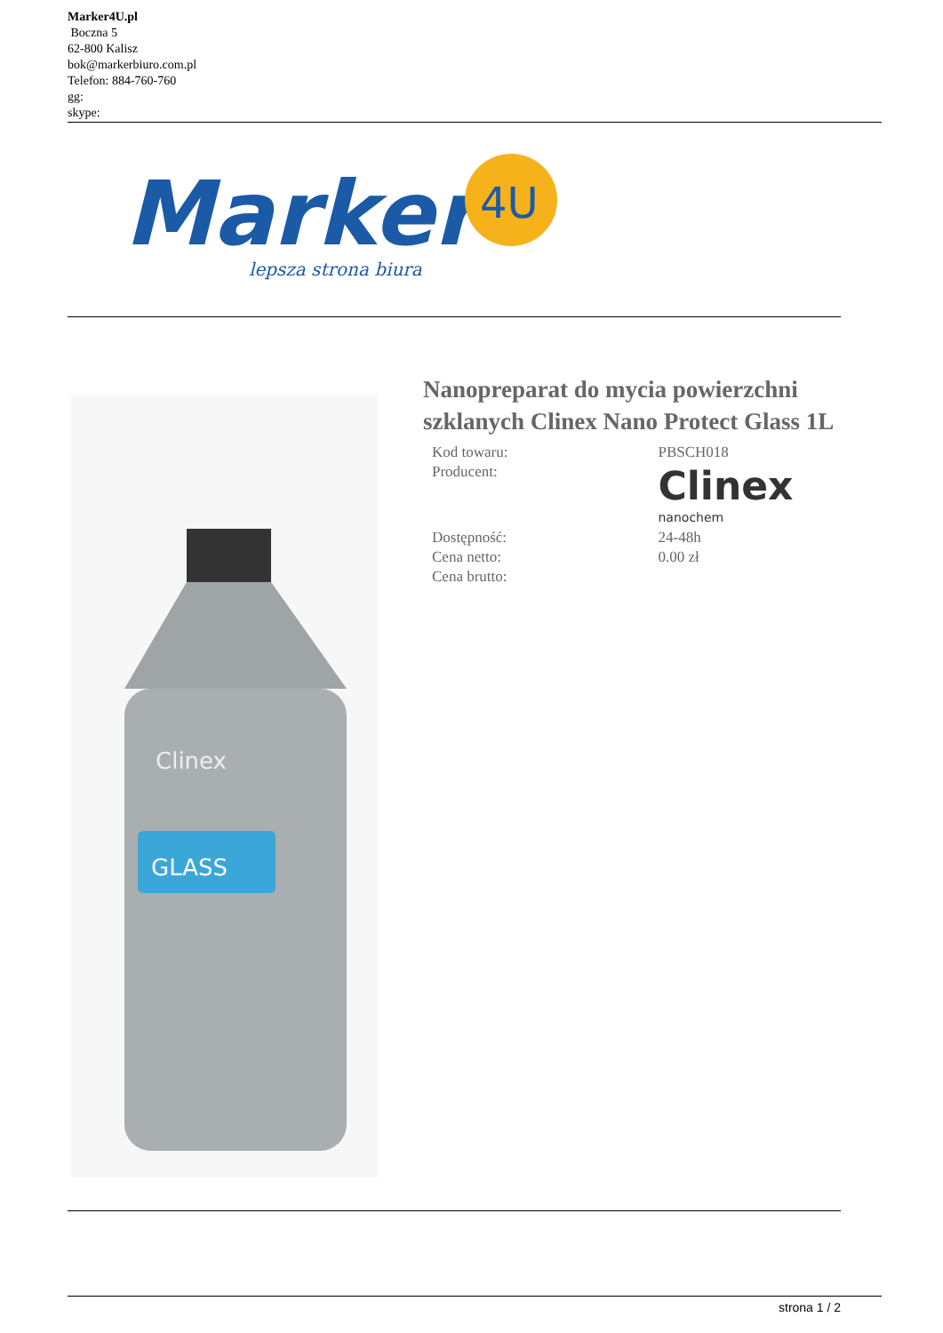Marker4U.pl
Boczna 5
62-800 Kalisz
bok@markerbiuro.com.pl
Telefon: 884-760-760
gg:
skype:
Marker
4U
lepsza strona biura
GLASS
Clinex
Nanopreparat do mycia powierzchni szklanych Clinex Nano Protect Glass 1L
| Kod towaru: | PBSCH018 |
| Producent: | Clinex nanochem |
| Dostępność: | 24-48h |
| Cena netto: | 0.00 zł |
| Cena brutto: | |
strona 1 / 2